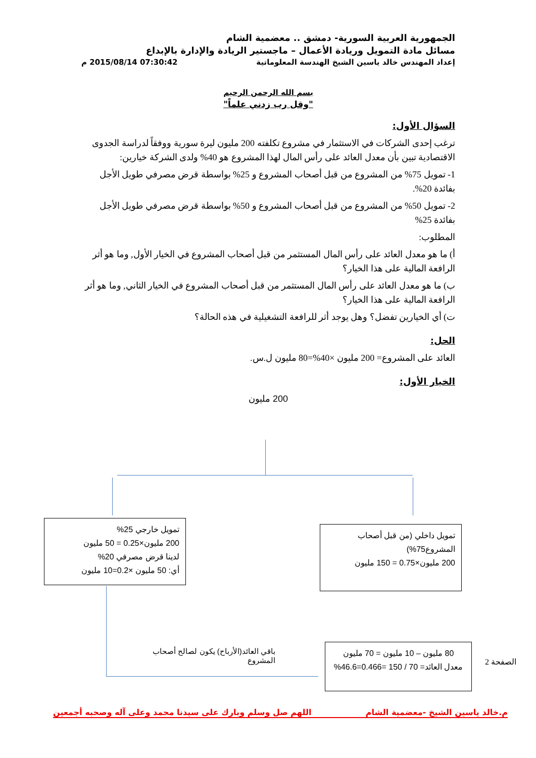الجمهورية العربية السورية- دمشق .. معضمية الشام
مسائل مادة التمويل وريادة الأعمال – ماجستير الريادة والإدارة بالإبداع
إعداد المهندس خالد ياسين الشيخ الهندسة المعلوماتية 07:30:42 2015/08/14 م
بسم الله الرحمن الرحيم
"وقل رب زدني علماً"
السؤال الأول:
ترغب إحدى الشركات في الاستثمار في مشروع تكلفته 200 مليون ليرة سورية ووفقاً لدراسة الجدوى الاقتصادية تبين بأن معدل العائد على رأس المال لهذا المشروع هو 40% ولدى الشركة خيارين:
1- تمويل 75% من المشروع من قبل أصحاب المشروع و 25% بواسطة قرض مصرفي طويل الأجل بفائدة 20%.
2- تمويل 50% من المشروع من قبل أصحاب المشروع و 50% بواسطة قرض مصرفي طويل الأجل بفائدة 25%
المطلوب:
أ) ما هو معدل العائد على رأس المال المستثمر من قبل أصحاب المشروع في الخيار الأول, وما هو أثر الرافعة المالية على هذا الخيار؟
ب) ما هو معدل العائد على رأس المال المستثمر من قبل أصحاب المشروع في الخيار الثاني, وما هو أثر الرافعة المالية على هذا الخيار؟
ت) أي الخيارين تفضل؟ وهل يوجد أثر للرافعة التشغيلية في هذه الحالة؟
الحل:
العائد على المشروع= 200 مليون ×40%=80 مليون ل.س.
الخيار الأول:
200 مليون
تمويل خارجي 25%
200 مليون×0.25 = 50 مليون
لدينا قرض مصرفي 20%
أي: 50 مليون ×0.2=10 مليون
تمويل داخلي (من قبل أصحاب المشروع75%)
200 مليون×0.75 = 150 مليون
باقي العائد(الأرباح) يكون لصالح أصحاب المشروع
80 مليون – 10 مليون = 70 مليون
معدل العائد= 70 / 150 =0.466=46.6%
الصفحة 2
م.خالد ياسين الشيخ -معضمية الشام اللهم صل وسلم وبارك على سيدنا محمد وعلى آله وصحبه أجمعين